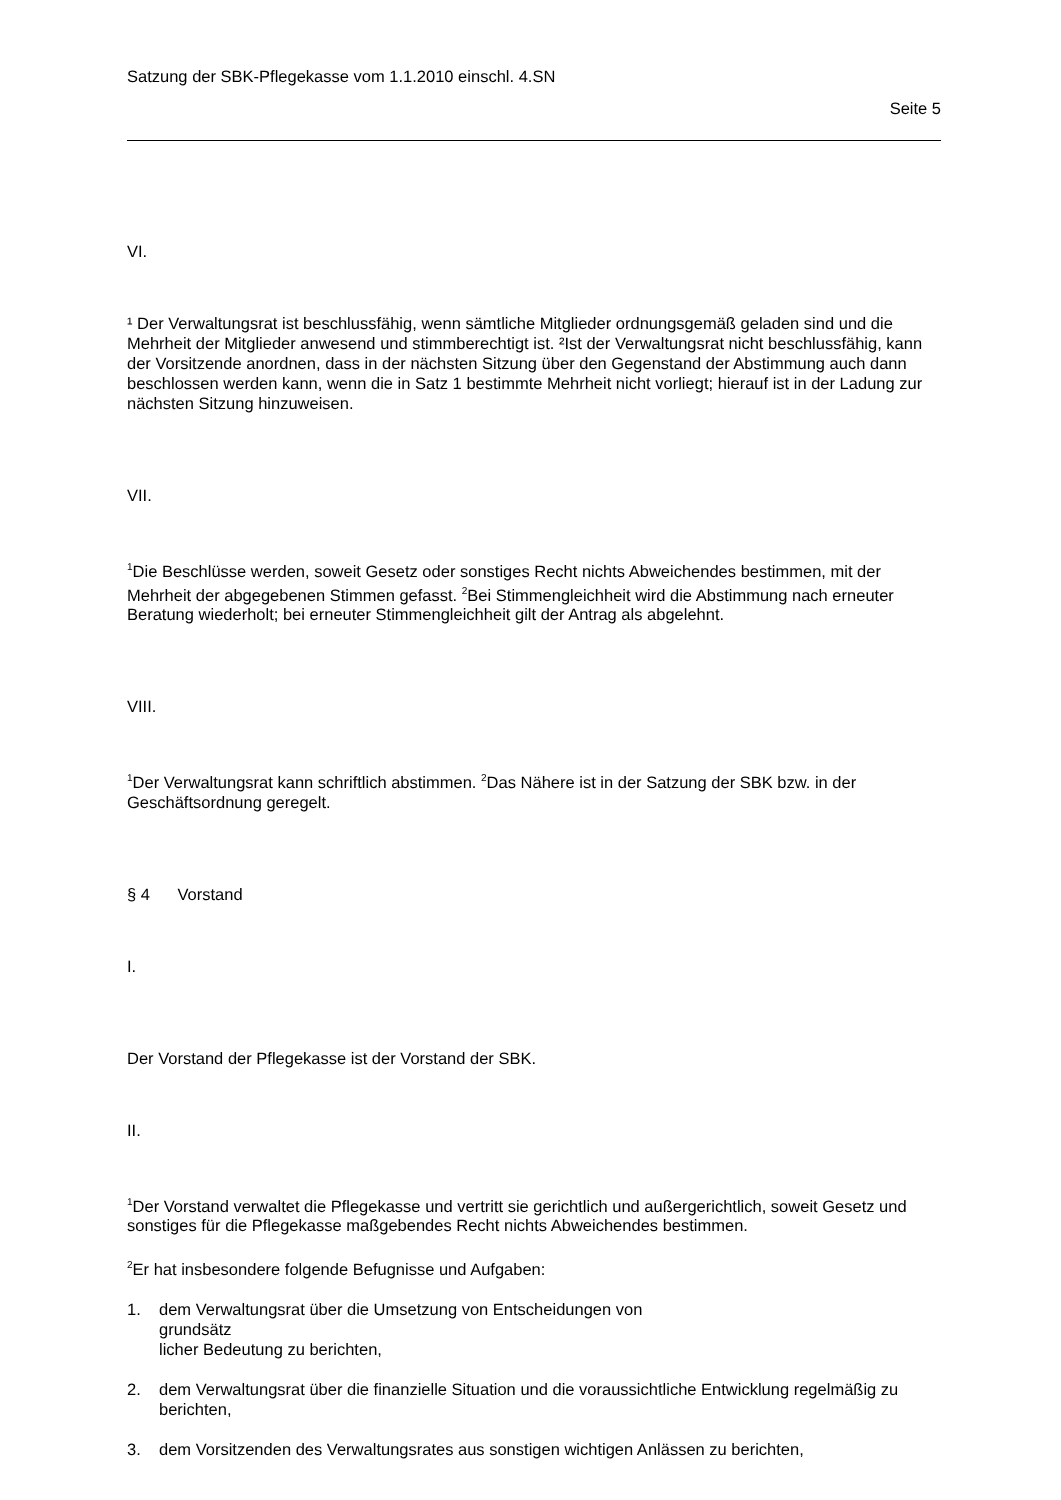Satzung der SBK-Pflegekasse vom 1.1.2010 einschl. 4.SN
Seite 5
VI.
¹ Der Verwaltungsrat ist beschlussfähig, wenn sämtliche Mitglieder ordnungsgemäß geladen sind und die Mehrheit der Mitglieder anwesend und stimmberechtigt ist. ²Ist der Verwaltungs­rat nicht beschlussfähig, kann der Vorsitzende anordnen, dass in der nächsten Sitzung über den Gegenstand der Abstimmung auch dann beschlossen werden kann, wenn die in Satz 1 bestimmte Mehrheit nicht vorliegt; hierauf ist in der Ladung zur nächsten Sitzung hinzuwei­sen.
VII.
<sup>1</sup> Die Beschlüsse werden, soweit Gesetz oder sonstiges Recht nichts Abweichendes bestim­men, mit der Mehrheit der abgegebenen Stimmen gefasst. <sup>2</sup>Bei Stimmengleichheit wird die Abstimmung nach erneuter Beratung wiederholt; bei erneuter Stimmengleichheit gilt der An­trag als abgelehnt.
VIII.
<sup>1</sup> Der Verwaltungsrat kann schriftlich abstimmen. <sup>2</sup>Das Nähere ist in der Satzung der SBK bzw. in der Geschäftsordnung geregelt.
§ 4 Vorstand
I.
Der Vorstand der Pflegekasse ist der Vorstand der SBK.
II.
<sup>1</sup> Der Vorstand verwaltet die Pflegekasse und vertritt sie gerichtlich und außergerichtlich, so­weit Gesetz und sonstiges für die Pflegekasse maßgebendes Recht nichts Abweichendes bestimmen.
<sup>2</sup> Er hat insbesondere folgende Befugnisse und Aufgaben:
1. dem Verwaltungsrat über die Umsetzung von Entscheidungen von grundsätz­
licher Bedeutung zu berichten,
2. dem Verwaltungsrat über die finanzielle Situation und die voraussichtliche Entwicklung regelmäßig zu berichten,
3. dem Vorsitzenden des Verwaltungsrates aus sonstigen wichtigen Anlässen zu berichten,